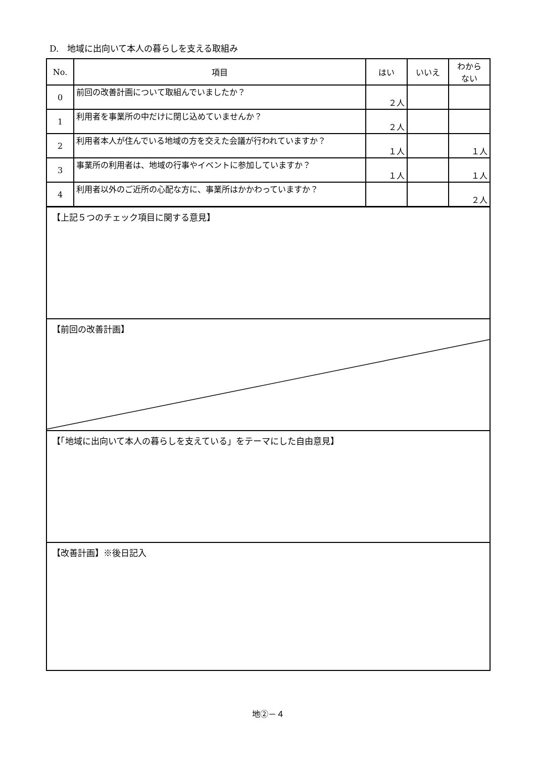D.　地域に出向いて本人の暮らしを支える取組み
| No. | 項目 | はい | いいえ | わから ない |
| --- | --- | --- | --- | --- |
| 0 | 前回の改善計画について取組んでいましたか？ | ２人 | | |
| 1 | 利用者を事業所の中だけに閉じ込めていませんか？ | ２人 | | |
| 2 | 利用者本人が住んでいる地域の方を交えた会議が行われていますか？ | １人 | | １人 |
| 3 | 事業所の利用者は、地域の行事やイベントに参加していますか？ | １人 | | １人 |
| 4 | 利用者以外のご近所の心配な方に、事業所はかかわっていますか？ | | | ２人 |
【上記５つのチェック項目に関する意見】
【前回の改善計画】
【「地域に出向いて本人の暮らしを支えている」をテーマにした自由意見】
【改善計画】※後日記入
地②－４